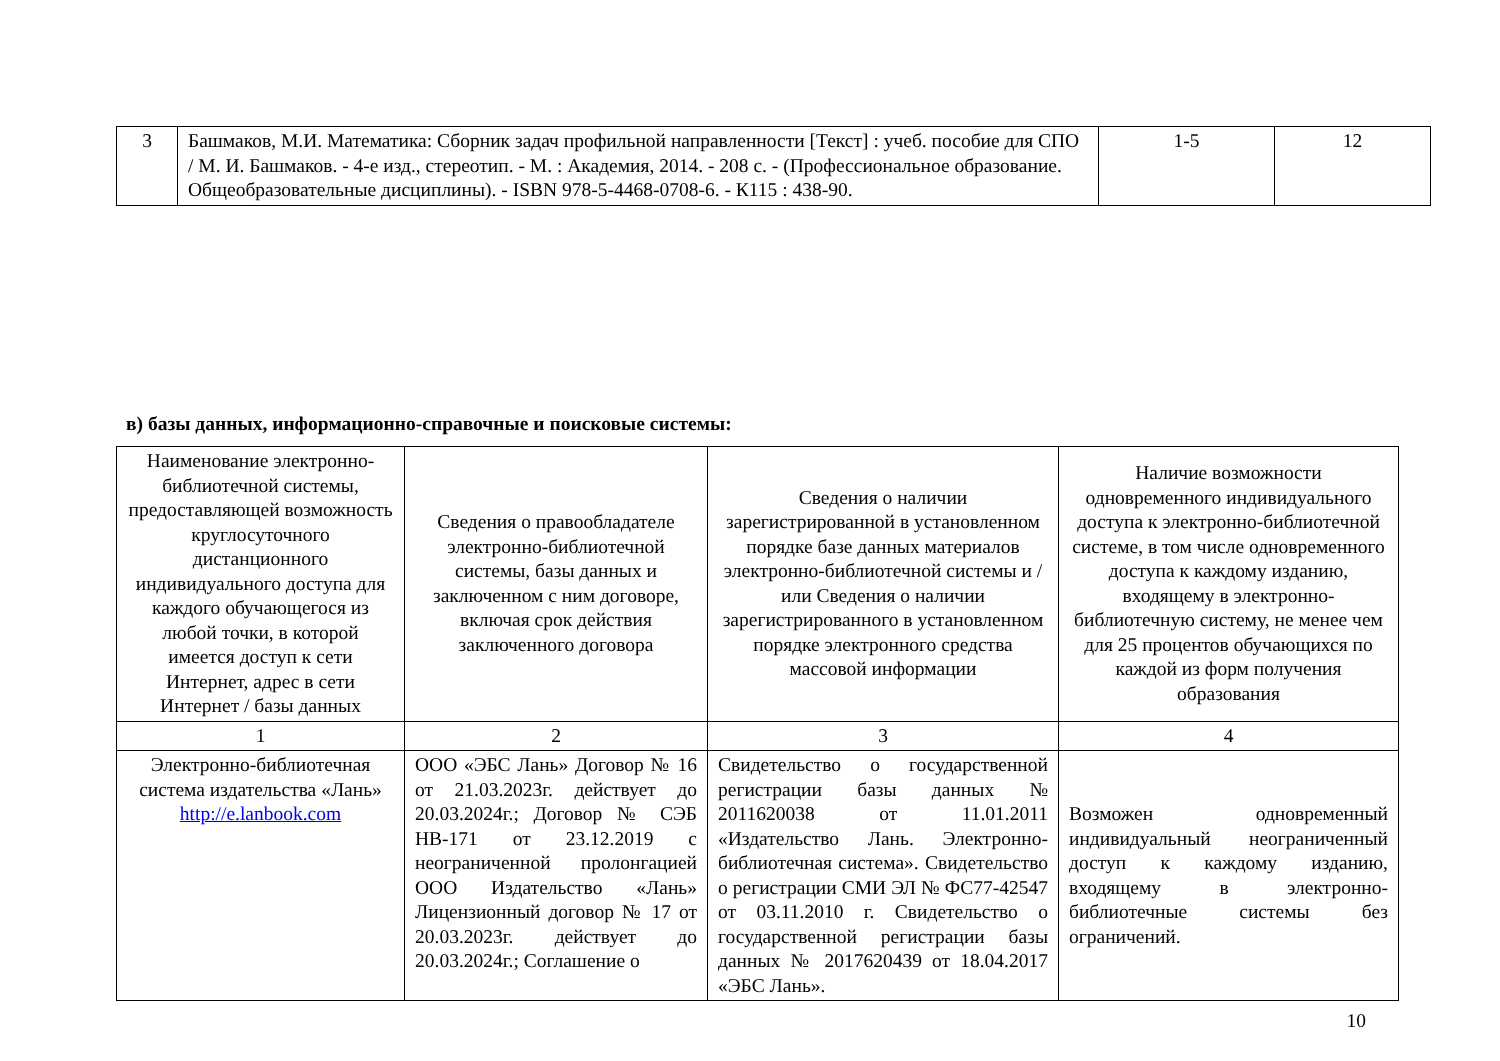| 3 | Башмаков, М.И. Математика: Сборник задач профильной направленности [Текст] : учеб. пособие для СПО / М. И. Башмаков. - 4-е изд., стереотип. - М. : Академия, 2014. - 208 с. - (Профессиональное образование. Общеобразовательные дисциплины). - ISBN 978-5-4468-0708-6. - К115 : 438-90. | 1-5 | 12 |
в) базы данных, информационно-справочные и поисковые системы:
| Наименование электронно-библиотечной системы, предоставляющей возможность круглосуточного дистанционного индивидуального доступа для каждого обучающегося из любой точки, в которой имеется доступ к сети Интернет, адрес в сети Интернет / базы данных | Сведения о правообладателе электронно-библиотечной системы, базы данных и заключенном с ним договоре, включая срок действия заключенного договора | Сведения о наличии зарегистрированной в установленном порядке базе данных материалов электронно-библиотечной системы и / или Сведения о наличии зарегистрированного в установленном порядке электронного средства массовой информации | Наличие возможности одновременного индивидуального доступа к электронно-библиотечной системе, в том числе одновременного доступа к каждому изданию, входящему в электронно-библиотечную систему, не менее чем для 25 процентов обучающихся по каждой из форм получения образования |
| --- | --- | --- | --- |
| 1 | 2 | 3 | 4 |
| Электронно-библиотечная система издательства «Лань» http://e.lanbook.com | ООО «ЭБС Лань» Договор № 16 от 21.03.2023г. действует до 20.03.2024г.; Договор № СЭБ НВ-171 от 23.12.2019 с неограниченной пролонгацией ООО Издательство «Лань» Лицензионный договор № 17 от 20.03.2023г. действует до 20.03.2024г.; Соглашение о | Свидетельство о государственной регистрации базы данных № 2011620038 от 11.01.2011 «Издательство Лань. Электронно-библиотечная система». Свидетельство о регистрации СМИ ЭЛ № ФС77-42547 от 03.11.2010 г. Свидетельство о государственной регистрации базы данных № 2017620439 от 18.04.2017 «ЭБС Лань». | Возможен одновременный индивидуальный неограниченный доступ к каждому изданию, входящему в электронно-библиотечные системы без ограничений. |
10